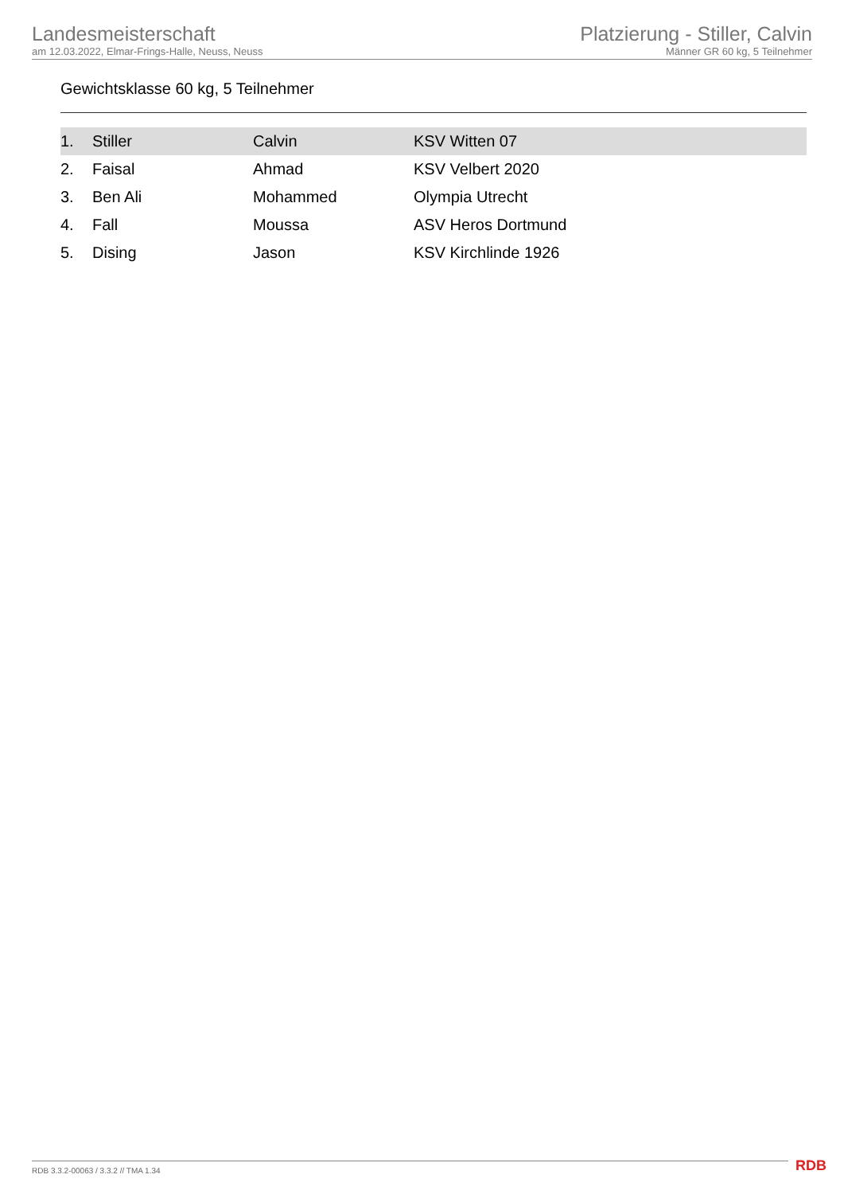Landesmeisterschaft
am 12.03.2022, Elmar-Frings-Halle, Neuss, Neuss
Platzierung - Stiller, Calvin
Männer GR 60 kg, 5 Teilnehmer
Gewichtsklasse 60 kg, 5 Teilnehmer
| 1. | Stiller | Calvin | KSV Witten 07 |
| 2. | Faisal | Ahmad | KSV Velbert 2020 |
| 3. | Ben Ali | Mohammed | Olympia Utrecht |
| 4. | Fall | Moussa | ASV Heros Dortmund |
| 5. | Dising | Jason | KSV Kirchlinde 1926 |
RDB 3.3.2-00063 / 3.3.2 // TMA 1.34
RDB